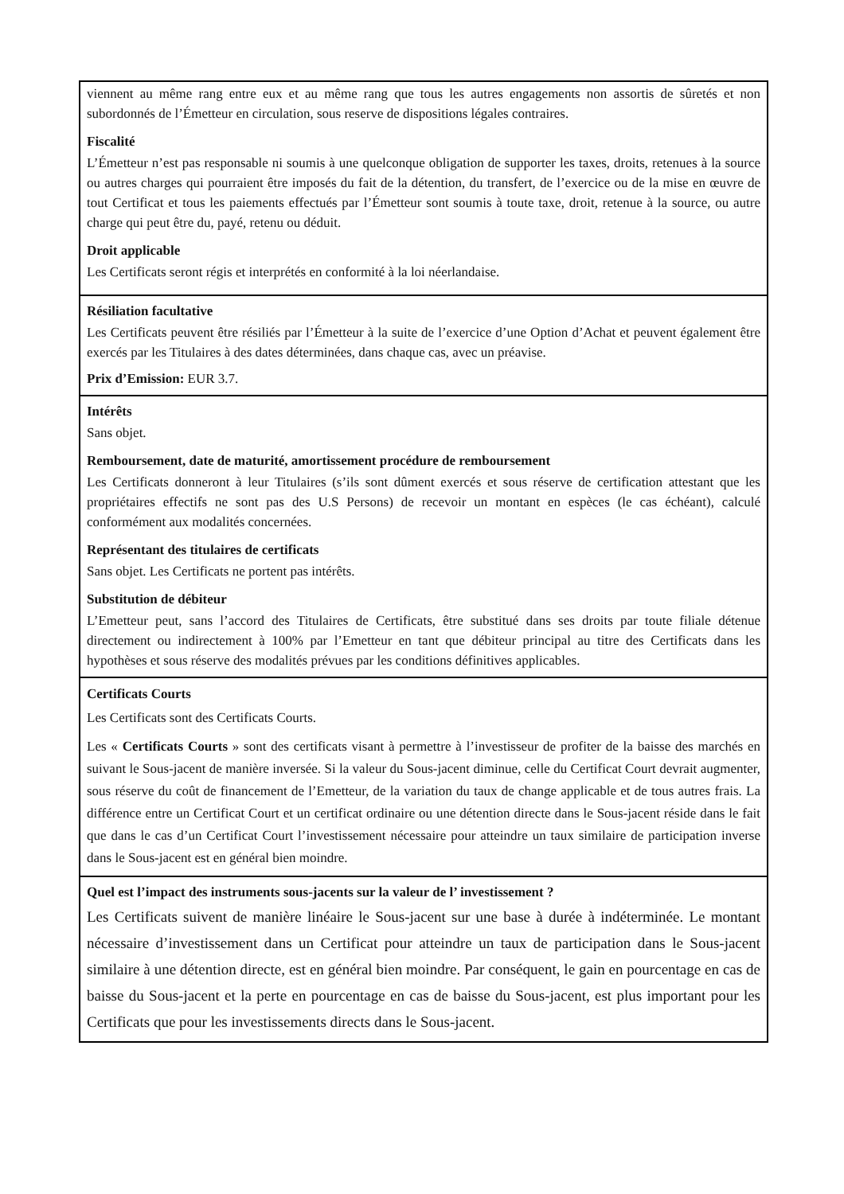viennent au même rang entre eux et au même rang que tous les autres engagements non assortis de sûretés et non subordonnés de l’Émetteur en circulation, sous reserve de dispositions légales contraires.
Fiscalité
L’Émetteur n’est pas responsable ni soumis à une quelconque obligation de supporter les taxes, droits, retenues à la source ou autres charges qui pourraient être imposés du fait de la détention, du transfert, de l’exercice ou de la mise en œuvre de tout Certificat et tous les paiements effectués par l’Émetteur sont soumis à toute taxe, droit, retenue à la source, ou autre charge qui peut être du, payé, retenu ou déduit.
Droit applicable
Les Certificats seront régis et interprétés en conformité à la loi néerlandaise.
Résiliation facultative
Les Certificats peuvent être résiliés par l’Émetteur à la suite de l’exercice d’une Option d’Achat et peuvent également être exercés par les Titulaires à des dates déterminées, dans chaque cas, avec un préavise.
Prix d’Emission: EUR 3.7.
Intérêts
Sans objet.
Remboursement, date de maturité, amortissement procédure de remboursement
Les Certificats donneront à leur Titulaires (s’ils sont dûment exercés et sous réserve de certification attestant que les propriétaires effectifs ne sont pas des U.S Persons) de recevoir un montant en espèces (le cas échéant), calculé conformément aux modalités concernées.
Représentant des titulaires de certificats
Sans objet. Les Certificats ne portent pas intérêts.
Substitution de débiteur
L’Emetteur peut, sans l’accord des Titulaires de Certificats, être substitué dans ses droits par toute filiale détenue directement ou indirectement à 100% par l’Emetteur en tant que débiteur principal au titre des Certificats dans les hypothèses et sous réserve des modalités prévues par les conditions définitives applicables.
Certificats Courts
Les Certificats sont des Certificats Courts.
Les « Certificats Courts » sont des certificats visant à permettre à l’investisseur de profiter de la baisse des marchés en suivant le Sous-jacent de manière inversée. Si la valeur du Sous-jacent diminue, celle du Certificat Court devrait augmenter, sous réserve du coût de financement de l’Emetteur, de la variation du taux de change applicable et de tous autres frais. La différence entre un Certificat Court et un certificat ordinaire ou une détention directe dans le Sous-jacent réside dans le fait que dans le cas d’un Certificat Court l’investissement nécessaire pour atteindre un taux similaire de participation inverse dans le Sous-jacent est en général bien moindre.
Quel est l’impact des instruments sous-jacents sur la valeur de l’ investissement ?
Les Certificats suivent de manière linéaire le Sous-jacent sur une base à durée à indéterminée. Le montant nécessaire d’investissement dans un Certificat pour atteindre un taux de participation dans le Sous-jacent similaire à une détention directe, est en général bien moindre. Par conséquent, le gain en pourcentage en cas de baisse du Sous-jacent et la perte en pourcentage en cas de baisse du Sous-jacent, est plus important pour les Certificats que pour les investissements directs dans le Sous-jacent.